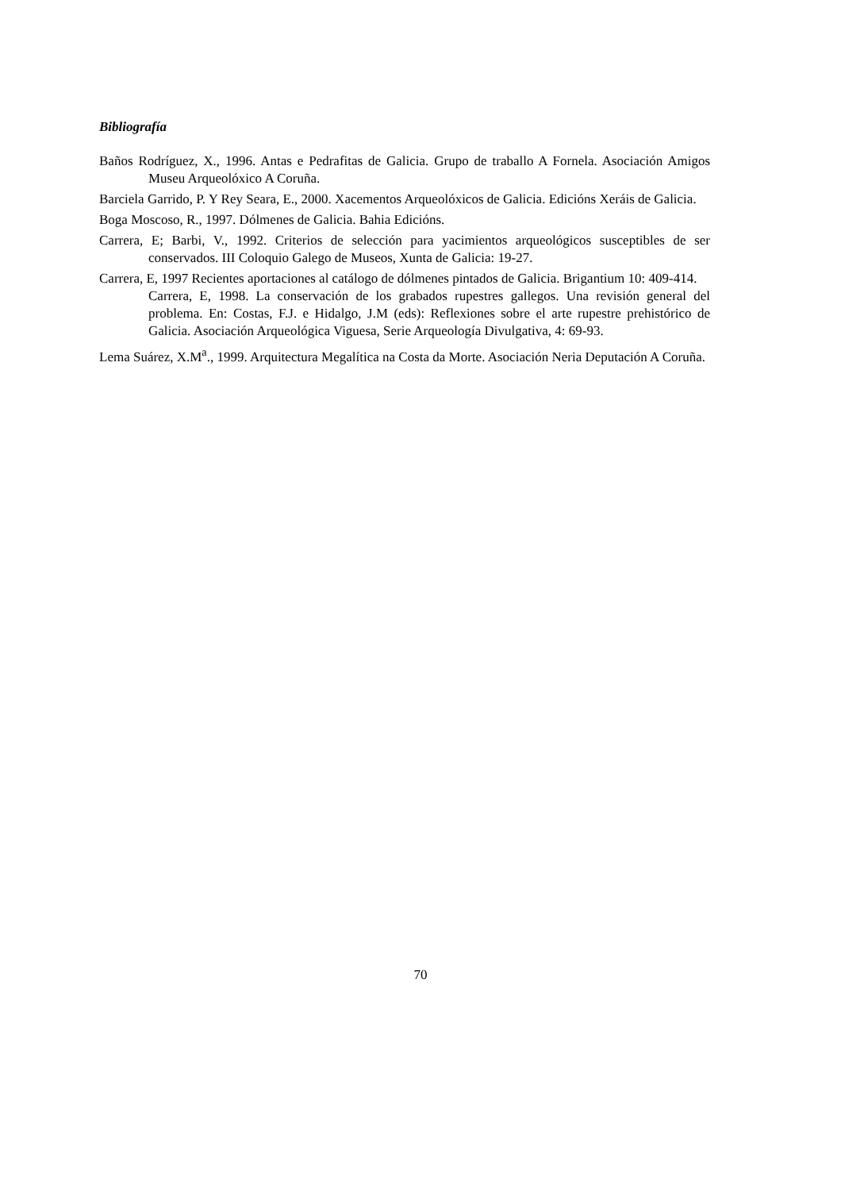Bibliografía
Baños Rodríguez, X., 1996. Antas e Pedrafitas de Galicia. Grupo de traballo A Fornela. Asociación Amigos Museu Arqueolóxico A Coruña.
Barciela Garrido, P. Y Rey Seara, E., 2000. Xacementos Arqueolóxicos de Galicia. Edicións Xeráis de Galicia.
Boga Moscoso, R., 1997. Dólmenes de Galicia. Bahia Edicións.
Carrera, E; Barbi, V., 1992. Criterios de selección para yacimientos arqueológicos susceptibles de ser conservados. III Coloquio Galego de Museos, Xunta de Galicia: 19-27.
Carrera, E, 1997 Recientes aportaciones al catálogo de dólmenes pintados de Galicia. Brigantium 10: 409-414.
Carrera, E, 1998. La conservación de los grabados rupestres gallegos. Una revisión general del problema. En: Costas, F.J. e Hidalgo, J.M (eds): Reflexiones sobre el arte rupestre prehistórico de Galicia. Asociación Arqueológica Viguesa, Serie Arqueología Divulgativa, 4: 69-93.
Lema Suárez, X.M<sup>a</sup>., 1999. Arquitectura Megalítica na Costa da Morte. Asociación Neria Deputación A Coruña.
70